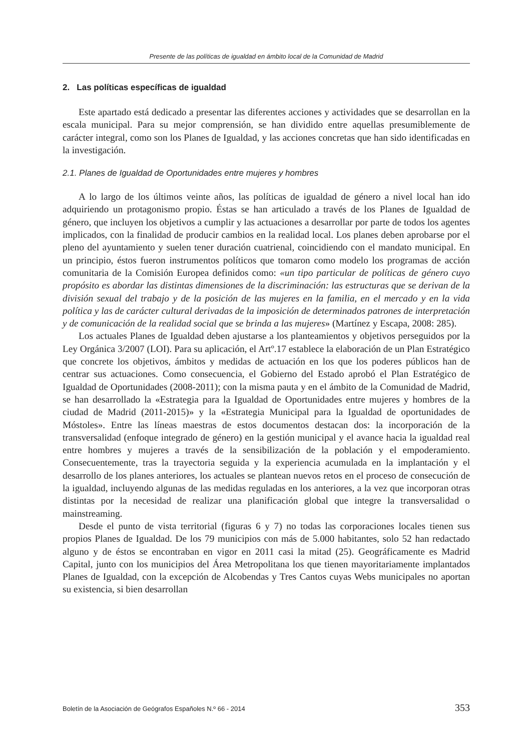Presente de las políticas de igualdad en ámbito local de la Comunidad de Madrid
2. Las políticas específicas de igualdad
Este apartado está dedicado a presentar las diferentes acciones y actividades que se desarrollan en la escala municipal. Para su mejor comprensión, se han dividido entre aquellas presumiblemente de carácter integral, como son los Planes de Igualdad, y las acciones concretas que han sido identificadas en la investigación.
2.1. Planes de Igualdad de Oportunidades entre mujeres y hombres
A lo largo de los últimos veinte años, las políticas de igualdad de género a nivel local han ido adquiriendo un protagonismo propio. Éstas se han articulado a través de los Planes de Igualdad de género, que incluyen los objetivos a cumplir y las actuaciones a desarrollar por parte de todos los agentes implicados, con la finalidad de producir cambios en la realidad local. Los planes deben aprobarse por el pleno del ayuntamiento y suelen tener duración cuatrienal, coincidiendo con el mandato municipal. En un principio, éstos fueron instrumentos políticos que tomaron como modelo los programas de acción comunitaria de la Comisión Europea definidos como: «un tipo particular de políticas de género cuyo propósito es abordar las distintas dimensiones de la discriminación: las estructuras que se derivan de la división sexual del trabajo y de la posición de las mujeres en la familia, en el mercado y en la vida política y las de carácter cultural derivadas de la imposición de determinados patrones de interpretación y de comunicación de la realidad social que se brinda a las mujeres» (Martínez y Escapa, 2008: 285).
Los actuales Planes de Igualdad deben ajustarse a los planteamientos y objetivos perseguidos por la Ley Orgánica 3/2007 (LOI). Para su aplicación, el Artº.17 establece la elaboración de un Plan Estratégico que concrete los objetivos, ámbitos y medidas de actuación en los que los poderes públicos han de centrar sus actuaciones. Como consecuencia, el Gobierno del Estado aprobó el Plan Estratégico de Igualdad de Oportunidades (2008-2011); con la misma pauta y en el ámbito de la Comunidad de Madrid, se han desarrollado la «Estrategia para la Igualdad de Oportunidades entre mujeres y hombres de la ciudad de Madrid (2011-2015)» y la «Estrategia Municipal para la Igualdad de oportunidades de Móstoles». Entre las líneas maestras de estos documentos destacan dos: la incorporación de la transversalidad (enfoque integrado de género) en la gestión municipal y el avance hacia la igualdad real entre hombres y mujeres a través de la sensibilización de la población y el empoderamiento. Consecuentemente, tras la trayectoria seguida y la experiencia acumulada en la implantación y el desarrollo de los planes anteriores, los actuales se plantean nuevos retos en el proceso de consecución de la igualdad, incluyendo algunas de las medidas reguladas en los anteriores, a la vez que incorporan otras distintas por la necesidad de realizar una planificación global que integre la transversalidad o mainstreaming.
Desde el punto de vista territorial (figuras 6 y 7) no todas las corporaciones locales tienen sus propios Planes de Igualdad. De los 79 municipios con más de 5.000 habitantes, solo 52 han redactado alguno y de éstos se encontraban en vigor en 2011 casi la mitad (25). Geográficamente es Madrid Capital, junto con los municipios del Área Metropolitana los que tienen mayoritariamente implantados Planes de Igualdad, con la excepción de Alcobendas y Tres Cantos cuyas Webs municipales no aportan su existencia, si bien desarrollan
Boletín de la Asociación de Geógrafos Españoles N.º 66 - 2014 353